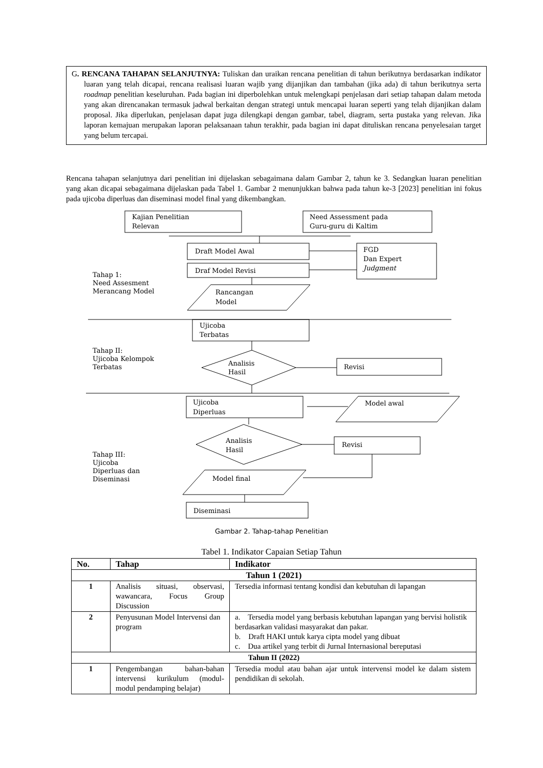G. RENCANA TAHAPAN SELANJUTNYA: Tuliskan dan uraikan rencana penelitian di tahun berikutnya berdasarkan indikator luaran yang telah dicapai, rencana realisasi luaran wajib yang dijanjikan dan tambahan (jika ada) di tahun berikutnya serta roadmap penelitian keseluruhan. Pada bagian ini diperbolehkan untuk melengkapi penjelasan dari setiap tahapan dalam metoda yang akan direncanakan termasuk jadwal berkaitan dengan strategi untuk mencapai luaran seperti yang telah dijanjikan dalam proposal. Jika diperlukan, penjelasan dapat juga dilengkapi dengan gambar, tabel, diagram, serta pustaka yang relevan. Jika laporan kemajuan merupakan laporan pelaksanaan tahun terakhir, pada bagian ini dapat dituliskan rencana penyelesaian target yang belum tercapai.
Rencana tahapan selanjutnya dari penelitian ini dijelaskan sebagaimana dalam Gambar 2, tahun ke 3. Sedangkan luaran penelitian yang akan dicapai sebagaimana dijelaskan pada Tabel 1. Gambar 2 menunjukkan bahwa pada tahun ke-3 [2023] penelitian ini fokus pada ujicoba diperluas dan diseminasi model final yang dikembangkan.
Kajian Penelitian
Relevan
Need Assessment pada
Guru-guru di Kaltim
Draft Model Awal
Draf Model Revisi
FGD
Dan Expert
Judgment
Tahap 1:
Need Assesment
Merancang Model
Rancangan
Model
Ujicoba
Terbatas
Tahap II:
Ujicoba Kelompok
Terbatas
Analisis
Hasil
Revisi
Ujicoba
Diperluas
Model awal
Analisis
Hasil
Revisi
Tahap III:
Ujicoba
Diperluas dan
Diseminasi
Model final
Diseminasi
Gambar 2. Tahap-tahap Penelitian
Tabel 1. Indikator Capaian Setiap Tahun
| No. | Tahap | Indikator |
| --- | --- | --- |
| Tahun 1 (2021) | | |
| 1 | Analisis situasi, observasi, wawancara, Focus Group Discussion | Tersedia informasi tentang kondisi dan kebutuhan di lapangan |
| 2 | Penyusunan Model Intervensi dan program | a. Tersedia model yang berbasis kebutuhan lapangan yang bervisi holistik berdasarkan validasi masyarakat dan pakar. b. Draft HAKI untuk karya cipta model yang dibuat c. Dua artikel yang terbit di Jurnal Internasional bereputasi |
| Tahun II (2022) | | |
| 1 | Pengembangan bahan-bahan intervensi kurikulum (modul-modul pendamping belajar) | Tersedia modul atau bahan ajar untuk intervensi model ke dalam sistem pendidikan di sekolah. |